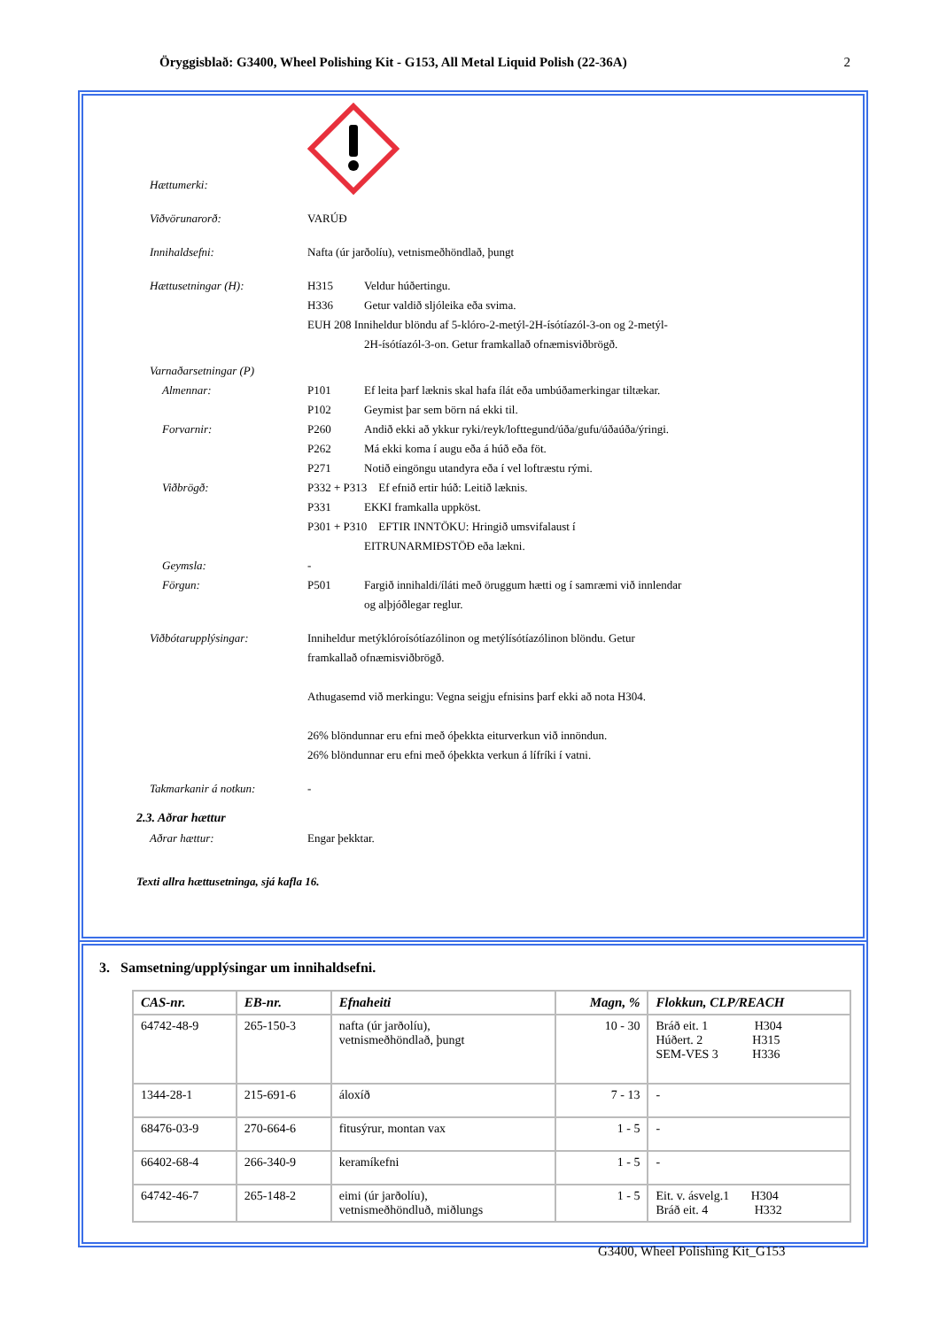Öryggisblað: G3400, Wheel Polishing Kit - G153, All Metal Liquid Polish (22-36A) 2
Hættumerki:
Viðvörunarorð: VARÚÐ
Innihaldsefni: Nafta (úr jarðolíu), vetnismeðhöndlað, þungt
Hættusetningar (H): H315 Veldur húðertingu.
H336 Getur valdið sljóleika eða svima.
EUH 208 Inniheldur blöndu af 5-klóro-2-metýl-2H-ísótíazól-3-on og 2-metýl-
2H-ísótíazól-3-on. Getur framkallað ofnæmisviðbrögð.
Varnaðarsetningar (P)
Almennar: P101 Ef leita þarf læknis skal hafa ílát eða umbúðamerkingar tiltækar.
P102 Geymist þar sem börn ná ekki til.
Forvarnir: P260 Andið ekki að ykkur ryki/reyk/lofttegund/úða/gufu/úðaúða/ýringi.
P262 Má ekki koma í augu eða á húð eða föt.
P271 Notið eingöngu utandyra eða í vel loftræstu rými.
Viðbrögð: P332 + P313 Ef efnið ertir húð: Leitið læknis.
P331 EKKI framkalla uppköst.
P301 + P310 EFTIR INNTÖKU: Hringið umsvifalaust í
EITRUNARMIÐSTÖÐ eða lækni.
Geymsla: -
Förgun: P501 Fargið innihaldi/íláti með öruggum hætti og í samræmi við innlendar
og alþjóðlegar reglur.
Viðbótarupplýsingar: Inniheldur metýklóroísótíazólinon og metýlísótíazólinon blöndu. Getur
framkallað ofnæmisviðbrögð.
Athugasemd við merkingu: Vegna seigju efnisins þarf ekki að nota H304.
26% blöndunnar eru efni með óþekkta eiturverkun við innöndun.
26% blöndunnar eru efni með óþekkta verkun á lífríki í vatni.
Takmarkanir á notkun: -
2.3. Aðrar hættur
Aðrar hættur: Engar þekktar.
Texti allra hættusetninga, sjá kafla 16.
3. Samsetning/upplýsingar um innihaldsefni.
| CAS-nr. | EB-nr. | Efnaheiti | Magn, % | Flokkun, CLP/REACH |
| --- | --- | --- | --- | --- |
| 64742-48-9 | 265-150-3 | nafta (úr jarðolíu), vetnismeðhöndlað, þungt | 10 - 30 | Bráð eit. 1 H304 Húðert. 2 H315 SEM-VES 3 H336 |
| 1344-28-1 | 215-691-6 | áloxíð | 7 - 13 | - |
| 68476-03-9 | 270-664-6 | fitusýrur, montan vax | 1 - 5 | - |
| 66402-68-4 | 266-340-9 | keramíkefni | 1 - 5 | - |
| 64742-46-7 | 265-148-2 | eimi (úr jarðolíu), vetnismeðhöndluð, miðlungs | 1 - 5 | Eit. v. ásvelg.1 H304 Bráð eit. 4 H332 |
G3400, Wheel Polishing Kit_G153